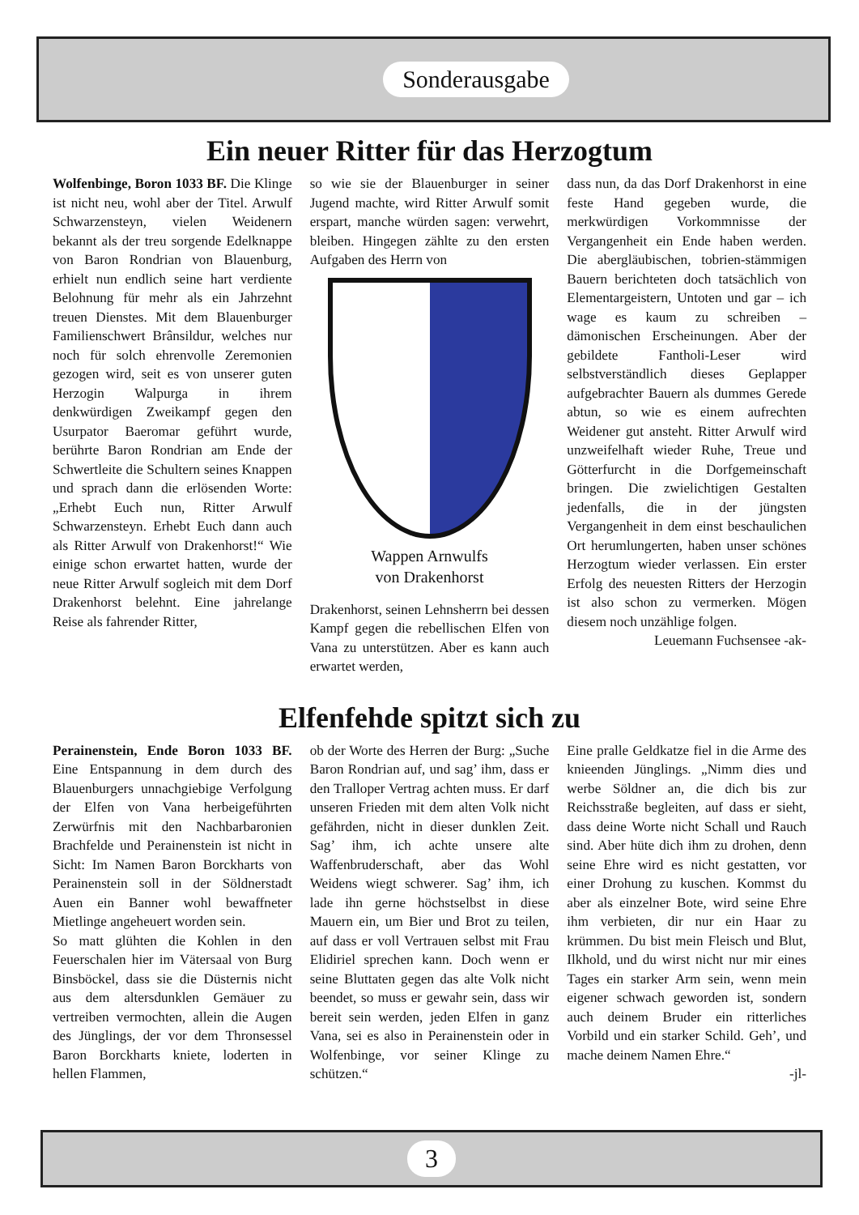Sonderausgabe
Ein neuer Ritter für das Herzogtum
Wolfenbinge, Boron 1033 BF. Die Klinge ist nicht neu, wohl aber der Titel. Arwulf Schwarzensteyn, vielen Weidenern bekannt als der treu sorgende Edelknappe von Baron Rondrian von Blauenburg, erhielt nun endlich seine hart verdiente Belohnung für mehr als ein Jahrzehnt treuen Dienstes. Mit dem Blauenburger Familienschwert Brânsildur, welches nur noch für solch ehrenvolle Zeremonien gezogen wird, seit es von unserer guten Herzogin Walpurga in ihrem denkwürdigen Zweikampf gegen den Usurpator Baeromar geführt wurde, berührte Baron Rondrian am Ende der Schwertleite die Schultern seines Knappen und sprach dann die erlösenden Worte: „Erhebt Euch nun, Ritter Arwulf Schwarzensteyn. Erhebt Euch dann auch als Ritter Arwulf von Drakenhorst!“ Wie einige schon erwartet hatten, wurde der neue Ritter Arwulf sogleich mit dem Dorf Drakenhorst belehnt. Eine jahrelange Reise als fahrender Ritter,
so wie sie der Blauenburger in seiner Jugend machte, wird Ritter Arwulf somit erspart, manche würden sagen: verwehrt, bleiben. Hingegen zählte zu den ersten Aufgaben des Herrn von
Wappen Arnwulfs
von Drakenhorst
Drakenhorst, seinen Lehnsherrn bei dessen Kampf gegen die rebellischen Elfen von Vana zu unterstützen. Aber es kann auch erwartet werden,
dass nun, da das Dorf Drakenhorst in eine feste Hand gegeben wurde, die merkwürdigen Vorkommnisse der Vergangenheit ein Ende haben werden. Die abergläubischen, tobrien-stämmigen Bauern berichteten doch tatsächlich von Elementargeistern, Untoten und gar – ich wage es kaum zu schreiben – dämonischen Erscheinungen. Aber der gebildete Fantholi-Leser wird selbstverständlich dieses Geplapper aufgebrachter Bauern als dummes Gerede abtun, so wie es einem aufrechten Weidener gut ansteht. Ritter Arwulf wird unzweifelhaft wieder Ruhe, Treue und Götterfurcht in die Dorfgemeinschaft bringen. Die zwielichtigen Gestalten jedenfalls, die in der jüngsten Vergangenheit in dem einst beschaulichen Ort herumlungerten, haben unser schönes Herzogtum wieder verlassen. Ein erster Erfolg des neuesten Ritters der Herzogin ist also schon zu vermerken. Mögen diesem noch unzählige folgen.
Leuemann Fuchsensee -ak-
Elfenfehde spitzt sich zu
Perainenstein, Ende Boron 1033 BF. Eine Entspannung in dem durch des Blauenburgers unnachgiebige Verfolgung der Elfen von Vana herbeigeführten Zerwürfnis mit den Nachbarbaronien Brachfelde und Perainenstein ist nicht in Sicht: Im Namen Baron Borckharts von Perainenstein soll in der Söldnerstadt Auen ein Banner wohl bewaffneter Mietlinge angeheuert worden sein.
So matt glühten die Kohlen in den Feuerschalen hier im Vätersaal von Burg Binsböckel, dass sie die Düsternis nicht aus dem altersdunklen Gemäuer zu vertreiben vermochten, allein die Augen des Jünglings, der vor dem Thronsessel Baron Borckharts kniete, loderten in hellen Flammen,
ob der Worte des Herren der Burg: „Suche Baron Rondrian auf, und sag’ ihm, dass er den Tralloper Vertrag achten muss. Er darf unseren Frieden mit dem alten Volk nicht gefährden, nicht in dieser dunklen Zeit. Sag’ ihm, ich achte unsere alte Waffenbruderschaft, aber das Wohl Weidens wiegt schwerer. Sag’ ihm, ich lade ihn gerne höchstselbst in diese Mauern ein, um Bier und Brot zu teilen, auf dass er voll Vertrauen selbst mit Frau Elidiriel sprechen kann. Doch wenn er seine Bluttaten gegen das alte Volk nicht beendet, so muss er gewahr sein, dass wir bereit sein werden, jeden Elfen in ganz Vana, sei es also in Perainenstein oder in Wolfenbinge, vor seiner Klinge zu schützen.“
Eine pralle Geldkatze fiel in die Arme des knieenden Jünglings. „Nimm dies und werbe Söldner an, die dich bis zur Reichsstraße begleiten, auf dass er sieht, dass deine Worte nicht Schall und Rauch sind. Aber hüte dich ihm zu drohen, denn seine Ehre wird es nicht gestatten, vor einer Drohung zu kuschen. Kommst du aber als einzelner Bote, wird seine Ehre ihm verbieten, dir nur ein Haar zu krümmen. Du bist mein Fleisch und Blut, Ilkhold, und du wirst nicht nur mir eines Tages ein starker Arm sein, wenn mein eigener schwach geworden ist, sondern auch deinem Bruder ein ritterliches Vorbild und ein starker Schild. Geh’, und mache deinem Namen Ehre.“
-jl-
3